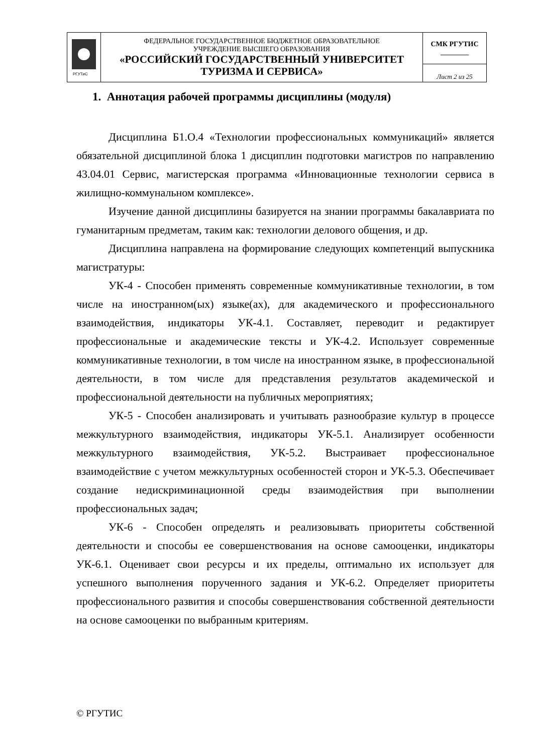| РГУТиС | ФЕДЕРАЛЬНОЕ ГОСУДАРСТВЕННОЕ БЮДЖЕТНОЕ ОБРАЗОВАТЕЛЬНОЕ УЧРЕЖДЕНИЕ ВЫСШЕГО ОБРАЗОВАНИЯ «РОССИЙСКИЙ ГОСУДАРСТВЕННЫЙ УНИВЕРСИТЕТ ТУРИЗМА И СЕРВИСА» | СМК РГУТИС ________ |
| | | Лист 2 из 25 |
1. Аннотация рабочей программы дисциплины (модуля)
Дисциплина Б1.О.4 «Технологии профессиональных коммуникаций» является обязательной дисциплиной блока 1 дисциплин подготовки магистров по направлению 43.04.01 Сервис, магистерская программа «Инновационные технологии сервиса в жилищно-коммунальном комплексе».
Изучение данной дисциплины базируется на знании программы бакалавриата по гуманитарным предметам, таким как: технологии делового общения, и др.
Дисциплина направлена на формирование следующих компетенций выпускника магистратуры:
УК-4 - Способен применять современные коммуникативные технологии, в том числе на иностранном(ых) языке(ах), для академического и профессионального взаимодействия, индикаторы УК-4.1. Составляет, переводит и редактирует профессиональные и академические тексты и УК-4.2. Использует современные коммуникативные технологии, в том числе на иностранном языке, в профессиональной деятельности, в том числе для представления результатов академической и профессиональной деятельности на публичных мероприятиях;
УК-5 - Способен анализировать и учитывать разнообразие культур в процессе межкультурного взаимодействия, индикаторы УК-5.1. Анализирует особенности межкультурного взаимодействия, УК-5.2. Выстраивает профессиональное взаимодействие с учетом межкультурных особенностей сторон и УК-5.3. Обеспечивает создание недискриминационной среды взаимодействия при выполнении профессиональных задач;
УК-6 - Способен определять и реализовывать приоритеты собственной деятельности и способы ее совершенствования на основе самооценки, индикаторы УК-6.1. Оценивает свои ресурсы и их пределы, оптимально их использует для успешного выполнения порученного задания и УК-6.2. Определяет приоритеты профессионального развития и способы совершенствования собственной деятельности на основе самооценки по выбранным критериям.
© РГУТИС